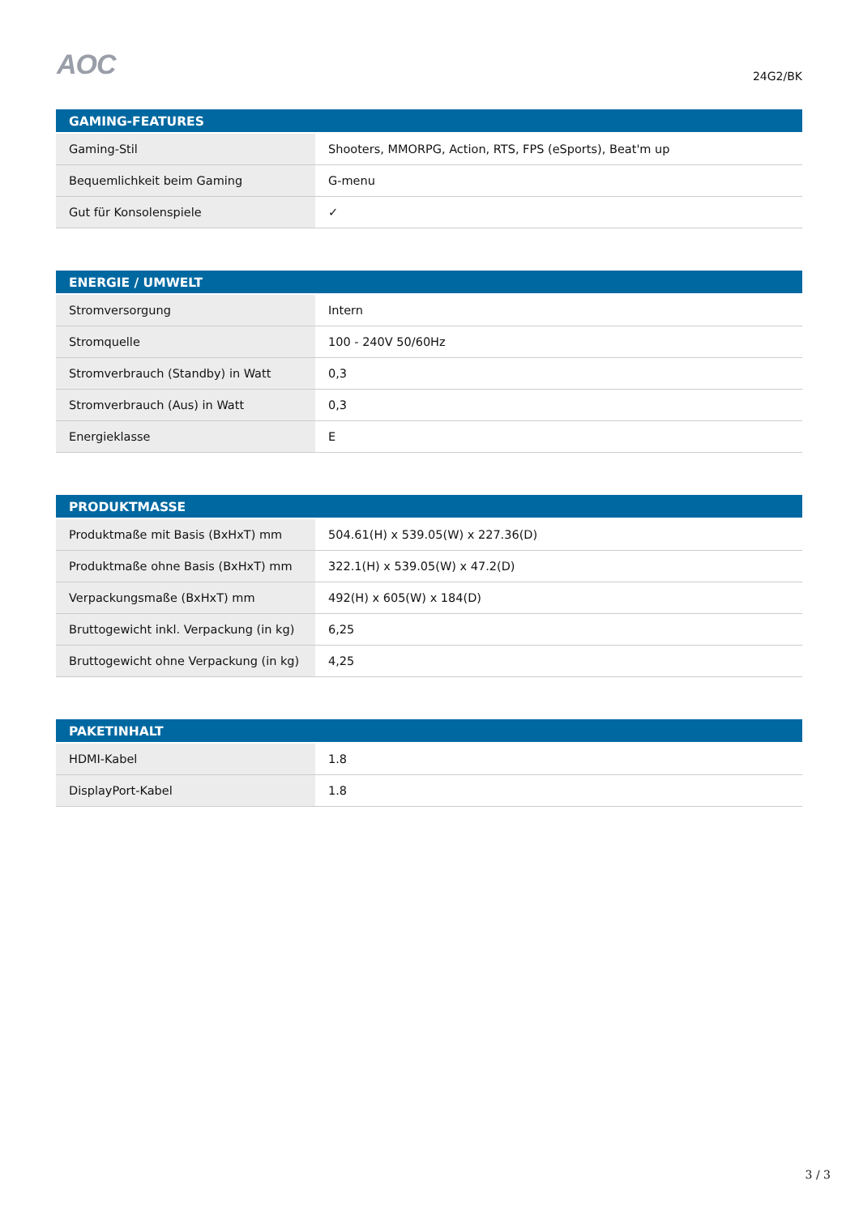AOC 24G2/BK
| GAMING-FEATURES | |
| --- | --- |
| Gaming-Stil | Shooters, MMORPG, Action, RTS, FPS (eSports), Beat'm up |
| Bequemlichkeit beim Gaming | G-menu |
| Gut für Konsolenspiele | ✓ |
| ENERGIE / UMWELT | |
| --- | --- |
| Stromversorgung | Intern |
| Stromquelle | 100 - 240V 50/60Hz |
| Stromverbrauch (Standby) in Watt | 0,3 |
| Stromverbrauch (Aus) in Watt | 0,3 |
| Energieklasse | E |
| PRODUKTMASSE | |
| --- | --- |
| Produktmaße mit Basis (BxHxT) mm | 504.61(H) x 539.05(W) x 227.36(D) |
| Produktmaße ohne Basis (BxHxT) mm | 322.1(H) x 539.05(W) x 47.2(D) |
| Verpackungsmaße (BxHxT) mm | 492(H) x 605(W) x 184(D) |
| Bruttogewicht inkl. Verpackung (in kg) | 6,25 |
| Bruttogewicht ohne Verpackung (in kg) | 4,25 |
| PAKETINHALT | |
| --- | --- |
| HDMI-Kabel | 1.8 |
| DisplayPort-Kabel | 1.8 |
3 / 3